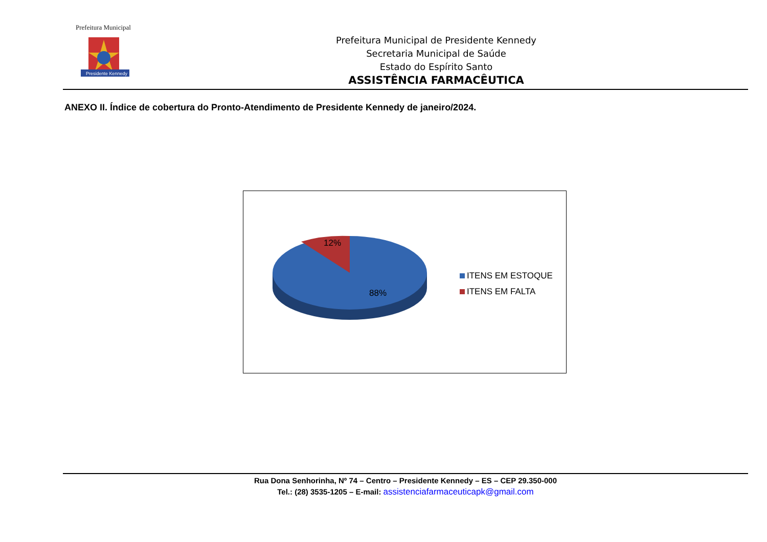Prefeitura Municipal
Presidente Kennedy
Prefeitura Municipal de Presidente Kennedy
Secretaria Municipal de Saúde
Estado do Espírito Santo
ASSISTÊNCIA FARMACÊUTICA
ANEXO II. Índice de cobertura do Pronto-Atendimento de Presidente Kennedy de janeiro/2024.
12%
88%
ITENS EM ESTOQUE
ITENS EM FALTA
Rua Dona Senhorinha, Nº 74 – Centro – Presidente Kennedy – ES – CEP 29.350-000
Tel.: (28) 3535-1205 – E-mail: assistenciafarmaceuticapk@gmail.com